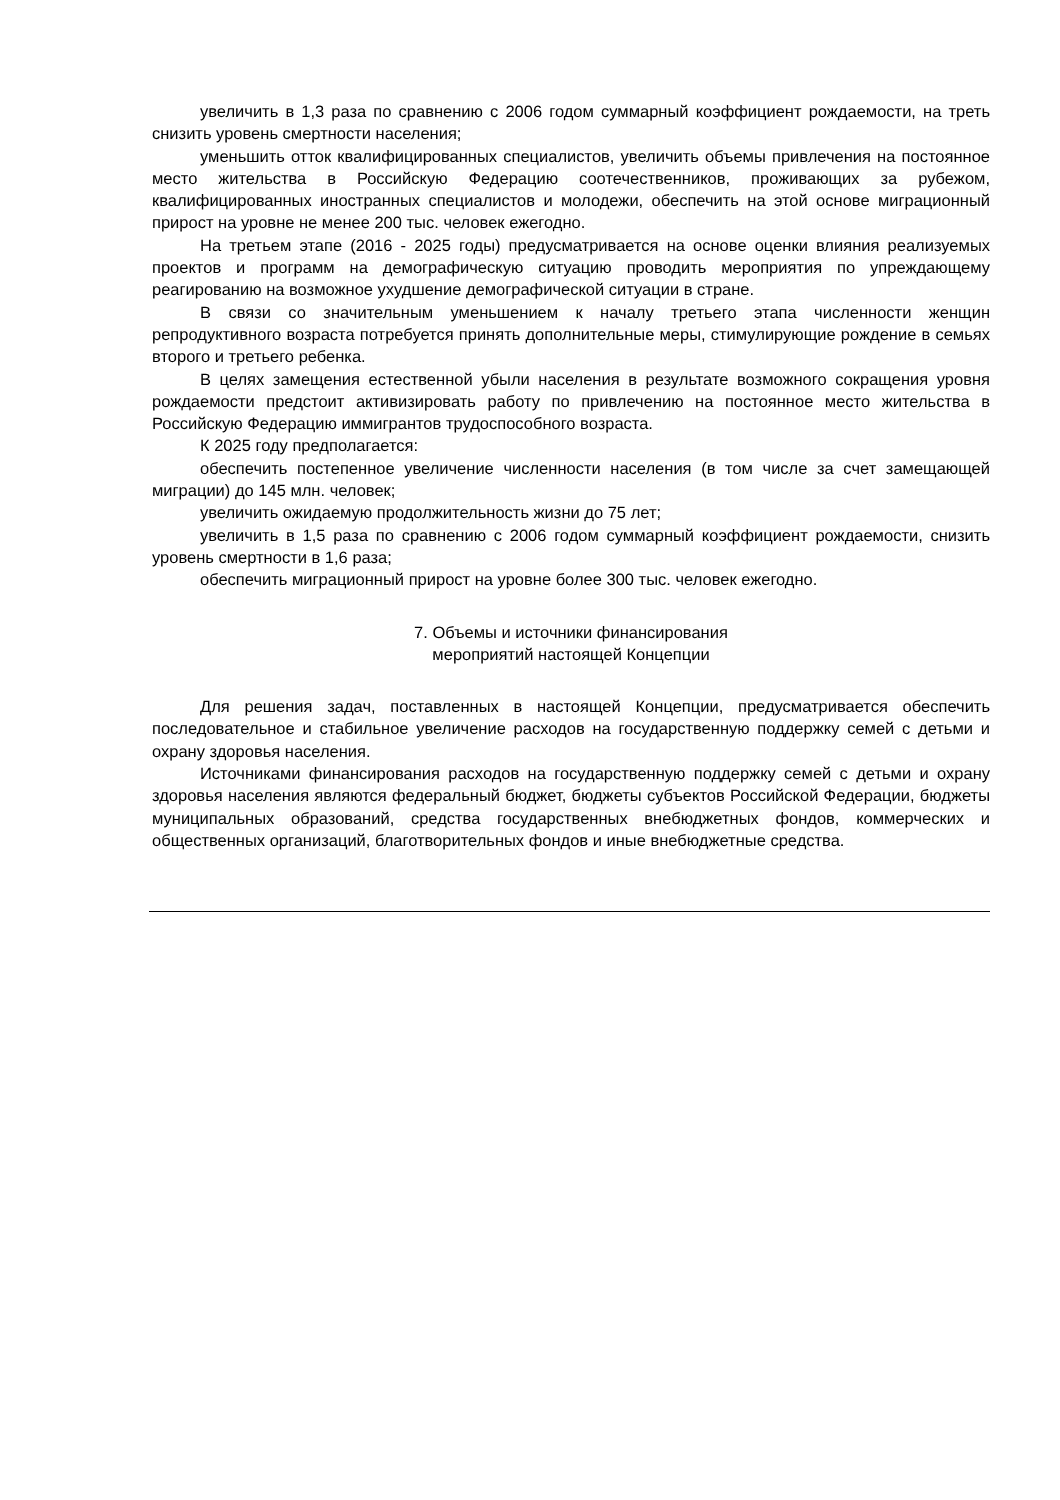увеличить в 1,3 раза по сравнению с 2006 годом суммарный коэффициент рождаемости, на треть снизить уровень смертности населения;
уменьшить отток квалифицированных специалистов, увеличить объемы привлечения на постоянное место жительства в Российскую Федерацию соотечественников, проживающих за рубежом, квалифицированных иностранных специалистов и молодежи, обеспечить на этой основе миграционный прирост на уровне не менее 200 тыс. человек ежегодно.
На третьем этапе (2016 - 2025 годы) предусматривается на основе оценки влияния реализуемых проектов и программ на демографическую ситуацию проводить мероприятия по упреждающему реагированию на возможное ухудшение демографической ситуации в стране.
В связи со значительным уменьшением к началу третьего этапа численности женщин репродуктивного возраста потребуется принять дополнительные меры, стимулирующие рождение в семьях второго и третьего ребенка.
В целях замещения естественной убыли населения в результате возможного сокращения уровня рождаемости предстоит активизировать работу по привлечению на постоянное место жительства в Российскую Федерацию иммигрантов трудоспособного возраста.
К 2025 году предполагается:
обеспечить постепенное увеличение численности населения (в том числе за счет замещающей миграции) до 145 млн. человек;
увеличить ожидаемую продолжительность жизни до 75 лет;
увеличить в 1,5 раза по сравнению с 2006 годом суммарный коэффициент рождаемости, снизить уровень смертности в 1,6 раза;
обеспечить миграционный прирост на уровне более 300 тыс. человек ежегодно.
7. Объемы и источники финансирования
мероприятий настоящей Концепции
Для решения задач, поставленных в настоящей Концепции, предусматривается обеспечить последовательное и стабильное увеличение расходов на государственную поддержку семей с детьми и охрану здоровья населения.
Источниками финансирования расходов на государственную поддержку семей с детьми и охрану здоровья населения являются федеральный бюджет, бюджеты субъектов Российской Федерации, бюджеты муниципальных образований, средства государственных внебюджетных фондов, коммерческих и общественных организаций, благотворительных фондов и иные внебюджетные средства.